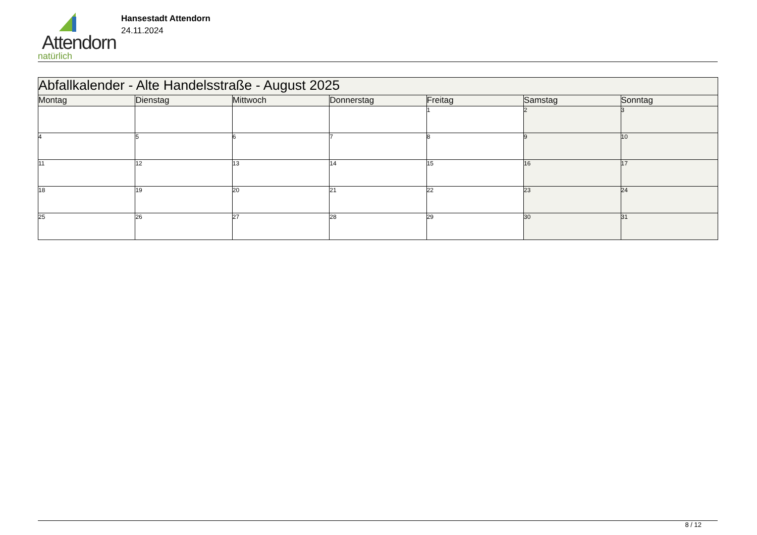Attendorn
natürlich
Hansestadt Attendorn
24.11.2024
| Abfallkalender - Alte Handelsstraße - August 2025 | | | | | | |
| Montag | Dienstag | Mittwoch | Donnerstag | Freitag | Samstag | Sonntag |
| | | | | 1 | 2 | 3 |
| 4 | 5 | 6 | 7 | 8 | 9 | 10 |
| 11 | 12 | 13 | 14 | 15 | 16 | 17 |
| 18 | 19 | 20 | 21 | 22 | 23 | 24 |
| 25 | 26 | 27 | 28 | 29 | 30 | 31 |
8 / 12